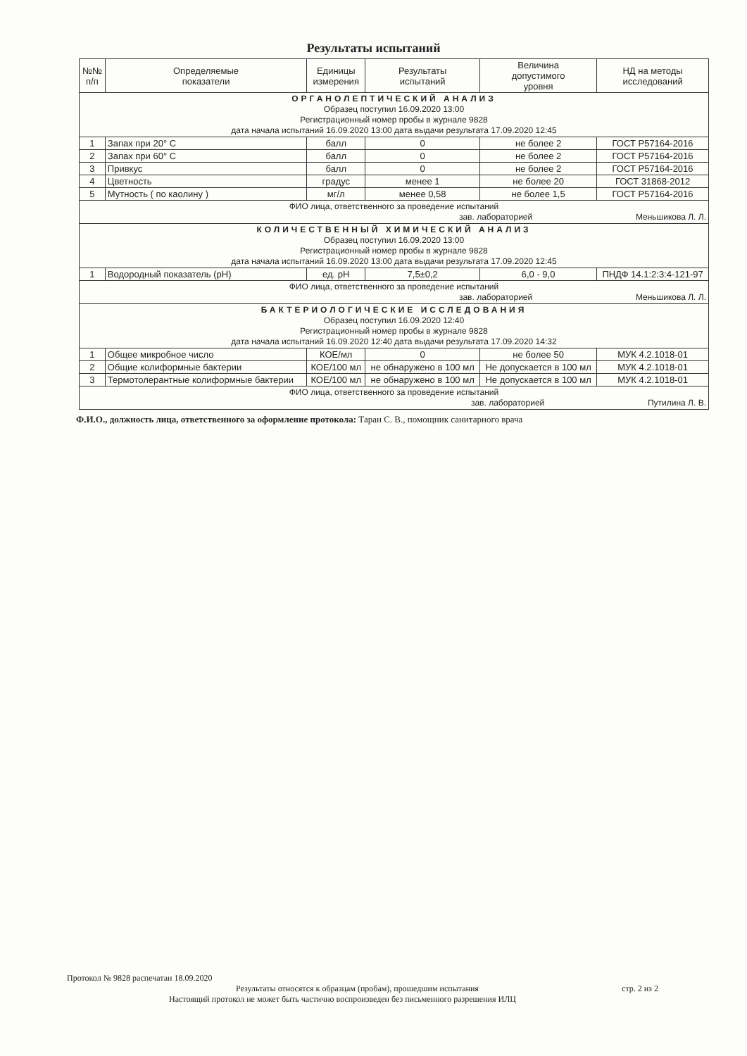Результаты испытаний
| №№ п/п | Определяемые показатели | Единицы измерения | Результаты испытаний | Величина допустимого уровня | НД на методы исследований |
| --- | --- | --- | --- | --- | --- |
| ОРГАНОЛЕПТИЧЕСКИЙ АНАЛИЗ Образец поступил 16.09.2020 13:00 Регистрационный номер пробы в журнале 9828 дата начала испытаний 16.09.2020 13:00 дата выдачи результата 17.09.2020 12:45 | | | | | |
| 1 | Запах при 20° С | балл | 0 | не более 2 | ГОСТ Р57164-2016 |
| 2 | Запах при 60° С | балл | 0 | не более 2 | ГОСТ Р57164-2016 |
| 3 | Привкус | балл | 0 | не более 2 | ГОСТ Р57164-2016 |
| 4 | Цветность | градус | менее 1 | не более 20 | ГОСТ 31868-2012 |
| 5 | Мутность ( по каолину ) | мг/л | менее 0,58 | не более 1,5 | ГОСТ Р57164-2016 |
| ФИО лица, ответственного за проведение испытаний зав. лабораторией Меньшикова Л. Л. | | | | | |
| КОЛИЧЕСТВЕННЫЙ ХИМИЧЕСКИЙ АНАЛИЗ Образец поступил 16.09.2020 13:00 Регистрационный номер пробы в журнале 9828 дата начала испытаний 16.09.2020 13:00 дата выдачи результата 17.09.2020 12:45 | | | | | |
| 1 | Водородный показатель (pH) | ед. pH | 7,5±0,2 | 6,0 - 9,0 | ПНДФ 14.1:2:3:4-121-97 |
| ФИО лица, ответственного за проведение испытаний зав. лабораторией Меньшикова Л. Л. | | | | | |
| БАКТЕРИОЛОГИЧЕСКИЕ ИССЛЕДОВАНИЯ Образец поступил 16.09.2020 12:40 Регистрационный номер пробы в журнале 9828 дата начала испытаний 16.09.2020 12:40 дата выдачи результата 17.09.2020 14:32 | | | | | |
| 1 | Общее микробное число | КОЕ/мл | 0 | не более 50 | МУК 4.2.1018-01 |
| 2 | Общие колиформные бактерии | КОЕ/100 мл | не обнаружено в 100 мл | Не допускается в 100 мл | МУК 4.2.1018-01 |
| 3 | Термотолерантные колиформные бактерии | КОЕ/100 мл | не обнаружено в 100 мл | Не допускается в 100 мл | МУК 4.2.1018-01 |
| ФИО лица, ответственного за проведение испытаний зав. лабораторией Путилина Л. В. | | | | | |
Ф.И.О., должность лица, ответственного за оформление протокола: Таран С. В., помощник санитарного врача
Протокол № 9828 распечатан 18.09.2020
Результаты относятся к образцам (пробам), прошедшим испытания стр. 2 из 2
Настоящий протокол не может быть частично воспроизведен без письменного разрешения ИЛЦ